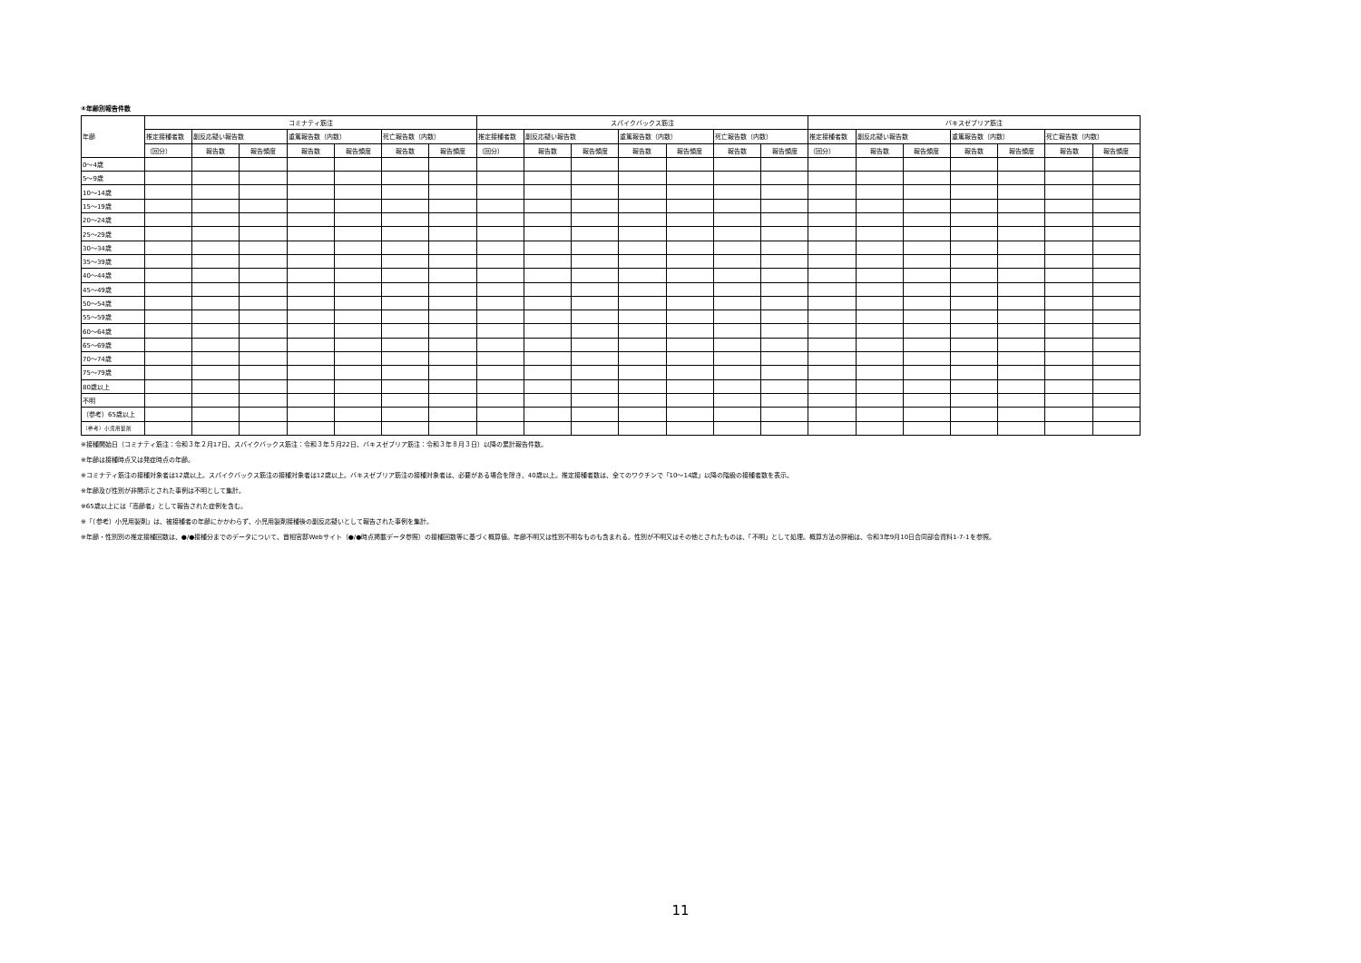④年齢別報告件数
| 年齢 | コミナティ筋注 | | | | | | | スパイクバックス筋注 | | | | | | | バキスゼブリア筋注 | | | | | | |
| --- | --- | --- | --- | --- | --- | --- | --- | --- | --- | --- | --- | --- | --- | --- | --- | --- | --- | --- | --- | --- | --- |
| | 推定接種者数 | 副反応疑い報告数 | | 重篤報告数（内数） | | 死亡報告数（内数） | | 推定接種者数 | 副反応疑い報告数 | | 重篤報告数（内数） | | 死亡報告数（内数） | | 推定接種者数 | 副反応疑い報告数 | | 重篤報告数（内数） | | 死亡報告数（内数） | |
| | （回分） | 報告数 | 報告頻度 | 報告数 | 報告頻度 | 報告数 | 報告頻度 | （回分） | 報告数 | 報告頻度 | 報告数 | 報告頻度 | 報告数 | 報告頻度 | （回分） | 報告数 | 報告頻度 | 報告数 | 報告頻度 | 報告数 | 報告頻度 |
| 0～4歳 | | | | | | | | | | | | | | | | | | | | | |
| 5～9歳 | | | | | | | | | | | | | | | | | | | | | |
| 10～14歳 | | | | | | | | | | | | | | | | | | | | | |
| 15～19歳 | | | | | | | | | | | | | | | | | | | | | |
| 20～24歳 | | | | | | | | | | | | | | | | | | | | | |
| 25～29歳 | | | | | | | | | | | | | | | | | | | | | |
| 30～34歳 | | | | | | | | | | | | | | | | | | | | | |
| 35～39歳 | | | | | | | | | | | | | | | | | | | | | |
| 40～44歳 | | | | | | | | | | | | | | | | | | | | | |
| 45～49歳 | | | | | | | | | | | | | | | | | | | | | |
| 50～54歳 | | | | | | | | | | | | | | | | | | | | | |
| 55～59歳 | | | | | | | | | | | | | | | | | | | | | |
| 60～64歳 | | | | | | | | | | | | | | | | | | | | | |
| 65～69歳 | | | | | | | | | | | | | | | | | | | | | |
| 70～74歳 | | | | | | | | | | | | | | | | | | | | | |
| 75～79歳 | | | | | | | | | | | | | | | | | | | | | |
| 80歳以上 | | | | | | | | | | | | | | | | | | | | | |
| 不明 | | | | | | | | | | | | | | | | | | | | | |
| （参考）65歳以上 | | | | | | | | | | | | | | | | | | | | | |
| （参考）小児用製剤 | | | | | | | | | | | | | | | | | | | | | |
※接種開始日（コミナティ筋注：令和３年２月17日、スパイクバックス筋注：令和３年５月22日、バキスゼブリア筋注：令和３年８月３日）以降の累計報告件数。
※年齢は接種時点又は発症時点の年齢。
※コミナティ筋注の接種対象者は12歳以上。スパイクバックス筋注の接種対象者は12歳以上。バキスゼブリア筋注の接種対象者は、必要がある場合を除き、40歳以上。推定接種者数は、全てのワクチンで「10～14歳」以降の階級の接種者数を表示。
※年齢及び性別が非開示とされた事例は不明として集計。
※65歳以上には「高齢者」として報告された症例を含む。
※「（参考）小児用製剤」は、被接種者の年齢にかかわらず、小児用製剤接種後の副反応疑いとして報告された事例を集計。
※年齢・性別別の推定接種回数は、●/●接種分までのデータについて、首相官邸Webサイト（●/●時点掲載データ参照）の接種回数等に基づく概算値。年齢不明又は性別不明なものも含まれる。性別が不明又はその他とされたものは、「不明」として処理。概算方法の詳細は、令和3年9月10日合同部会資料1-7-1を参照。
11